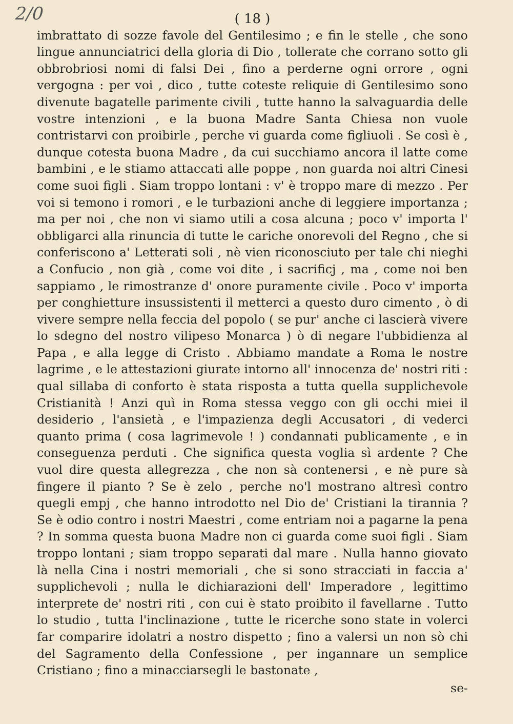2/0
( 18 )
imbrattato di sozze favole del Gentilesimo ; e fin le stelle , che sono lingue annunciatrici della gloria di Dio , tollerate che corrano sotto gli obbrobriosi nomi di falsi Dei , fino a perderne ogni orrore , ogni vergogna : per voi , dico , tutte coteste reliquie di Gentilesimo sono divenute bagatelle parimente civili , tutte hanno la salvaguardia delle vostre intenzioni , e la buona Madre Santa Chiesa non vuole contristarvi con proibirle , perche vi guarda come figliuoli . Se così è , dunque cotesta buona Madre , da cui succhiamo ancora il latte come bambini , e le stiamo attaccati alle poppe , non guarda noi altri Cinesi come suoi figli . Siam troppo lontani : v' è troppo mare di mezzo . Per voi si temono i romori , e le turbazioni anche di leggiere importanza ; ma per noi , che non vi siamo utili a cosa alcuna ; poco v' importa l' obbligarci alla rinuncia di tutte le cariche onorevoli del Regno , che si conferiscono a' Letterati soli , nè vien riconosciuto per tale chi nieghi a Confucio , non già , come voi dite , i sacrificj , ma , come noi ben sappiamo , le rimostranze d' onore puramente civile . Poco v' importa per conghietture insussistenti il metterci a questo duro cimento , ò di vivere sempre nella feccia del popolo ( se pur' anche ci lascierà vivere lo sdegno del nostro vilipeso Monarca ) ò di negare l'ubbidienza al Papa , e alla legge di Cristo . Abbiamo mandate a Roma le nostre lagrime , e le attestazioni giurate intorno all' innocenza de' nostri riti : qual sillaba di conforto è stata risposta a tutta quella supplichevole Cristianità ! Anzi quì in Roma stessa veggo con gli occhi miei il desiderio , l'ansietà , e l'impazienza degli Accusatori , di vederci quanto prima ( cosa lagrimevole ! ) condannati publicamente , e in conseguenza perduti . Che significa questa voglia sì ardente ? Che vuol dire questa allegrezza , che non sà contenersi , e nè pure sà fingere il pianto ? Se è zelo , perche no'l mostrano altresì contro quegli empj , che hanno introdotto nel Dio de' Cristiani la tirannia ? Se è odio contro i nostri Maestri , come entriam noi a pagarne la pena ? In somma questa buona Madre non ci guarda come suoi figli . Siam troppo lontani ; siam troppo separati dal mare . Nulla hanno giovato là nella Cina i nostri memoriali , che si sono stracciati in faccia a' supplichevoli ; nulla le dichiarazioni dell' Imperadore , legittimo interprete de' nostri riti , con cui è stato proibito il favellarne . Tutto lo studio , tutta l'inclinazione , tutte le ricerche sono state in volerci far comparire idolatri a nostro dispetto ; fino a valersi un non sò chi del Sagramento della Confessione , per ingannare un semplice Cristiano ; fino a minacciarsegli le bastonate ,
se-